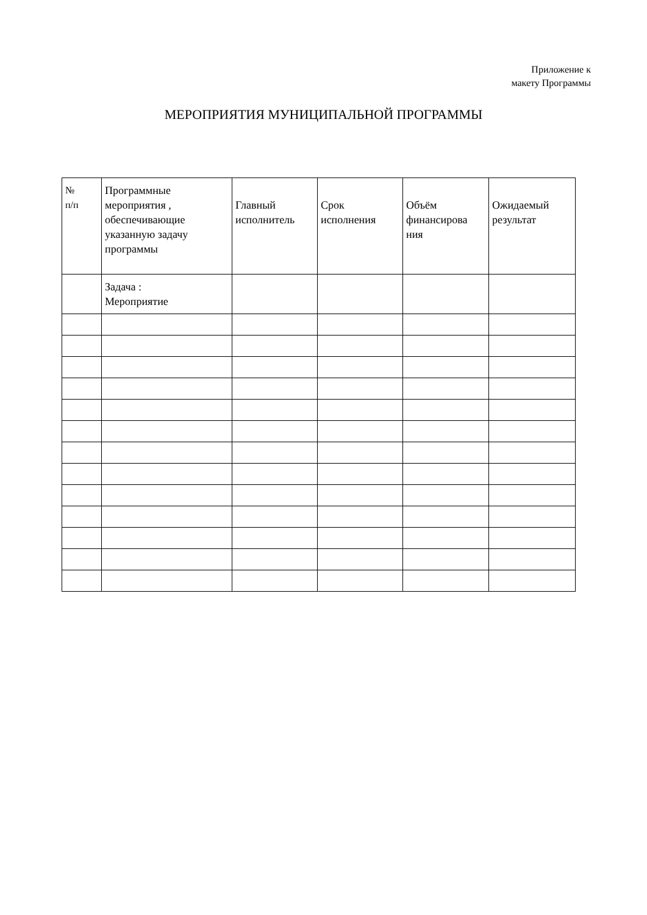Приложение к
макету Программы
МЕРОПРИЯТИЯ МУНИЦИПАЛЬНОЙ ПРОГРАММЫ
| № п/п | Программные мероприятия , обеспечивающие указанную задачу программы | Главный исполнитель | Срок исполнения | Объём финансирова ния | Ожидаемый результат |
| --- | --- | --- | --- | --- | --- |
| | Задача : Мероприятие | | | | |